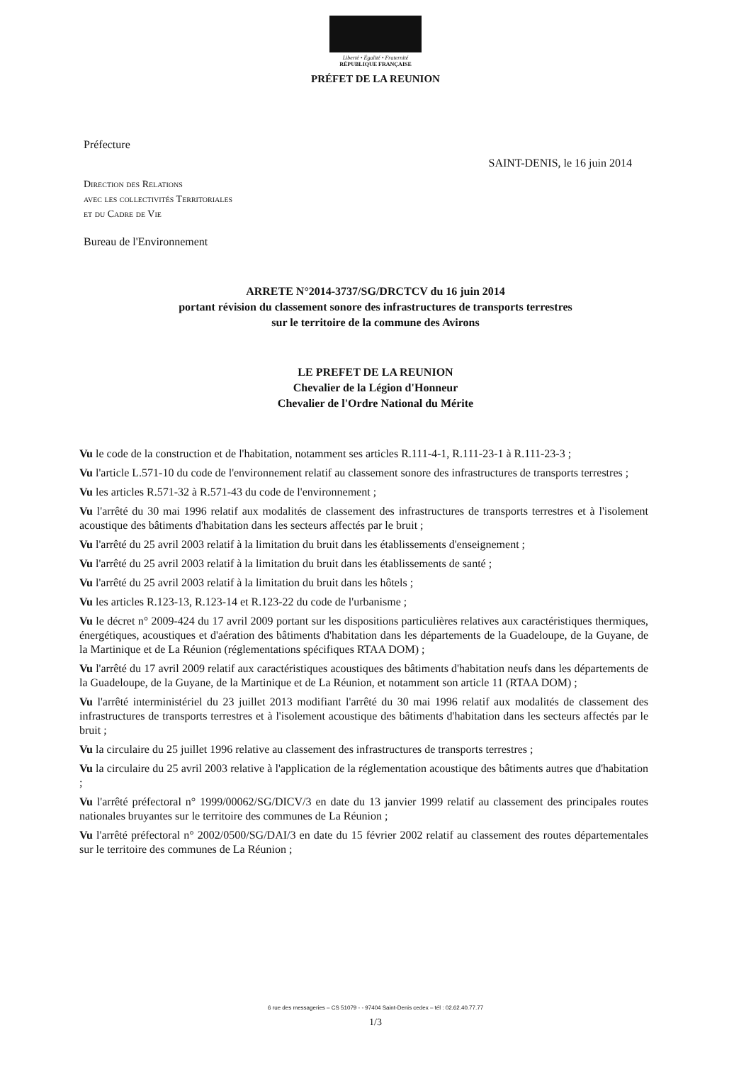Liberté • Égalité • Fraternité
RÉPUBLIQUE FRANÇAISE
PRÉFET DE LA REUNION
Préfecture
SAINT-DENIS, le 16 juin 2014
Direction des Relations
avec les collectivités Territoriales
et du Cadre de Vie
Bureau de l'Environnement
ARRETE N°2014-3737/SG/DRCTCV du 16 juin 2014
portant révision du classement sonore des infrastructures de transports terrestres
sur le territoire de la commune des Avirons
LE PREFET DE LA REUNION
Chevalier de la Légion d'Honneur
Chevalier de l'Ordre National du Mérite
Vu le code de la construction et de l'habitation, notamment ses articles R.111-4-1, R.111-23-1 à R.111-23-3 ;
Vu l'article L.571-10 du code de l'environnement relatif au classement sonore des infrastructures de transports terrestres ;
Vu les articles R.571-32 à R.571-43 du code de l'environnement ;
Vu l'arrêté du 30 mai 1996 relatif aux modalités de classement des infrastructures de transports terrestres et à l'isolement acoustique des bâtiments d'habitation dans les secteurs affectés par le bruit ;
Vu l'arrêté du 25 avril 2003 relatif à la limitation du bruit dans les établissements d'enseignement ;
Vu l'arrêté du 25 avril 2003 relatif à la limitation du bruit dans les établissements de santé ;
Vu l'arrêté du 25 avril 2003 relatif à la limitation du bruit dans les hôtels ;
Vu les articles R.123-13, R.123-14 et R.123-22 du code de l'urbanisme ;
Vu le décret n° 2009-424 du 17 avril 2009 portant sur les dispositions particulières relatives aux caractéristiques thermiques, énergétiques, acoustiques et d'aération des bâtiments d'habitation dans les départements de la Guadeloupe, de la Guyane, de la Martinique et de La Réunion (réglementations spécifiques RTAA DOM) ;
Vu l'arrêté du 17 avril 2009 relatif aux caractéristiques acoustiques des bâtiments d'habitation neufs dans les départements de la Guadeloupe, de la Guyane, de la Martinique et de La Réunion, et notamment son article 11 (RTAA DOM) ;
Vu l'arrêté interministériel du 23 juillet 2013 modifiant l'arrêté du 30 mai 1996 relatif aux modalités de classement des infrastructures de transports terrestres et à l'isolement acoustique des bâtiments d'habitation dans les secteurs affectés par le bruit ;
Vu la circulaire du 25 juillet 1996 relative au classement des infrastructures de transports terrestres ;
Vu la circulaire du 25 avril 2003 relative à l'application de la réglementation acoustique des bâtiments autres que d'habitation ;
Vu l'arrêté préfectoral n° 1999/00062/SG/DICV/3 en date du 13 janvier 1999 relatif au classement des principales routes nationales bruyantes sur le territoire des communes de La Réunion ;
Vu l'arrêté préfectoral n° 2002/0500/SG/DAI/3 en date du 15 février 2002 relatif au classement des routes départementales sur le territoire des communes de La Réunion ;
6 rue des messageries – CS 51079 - - 97404 Saint-Denis cedex – tél : 02.62.40.77.77
1/3